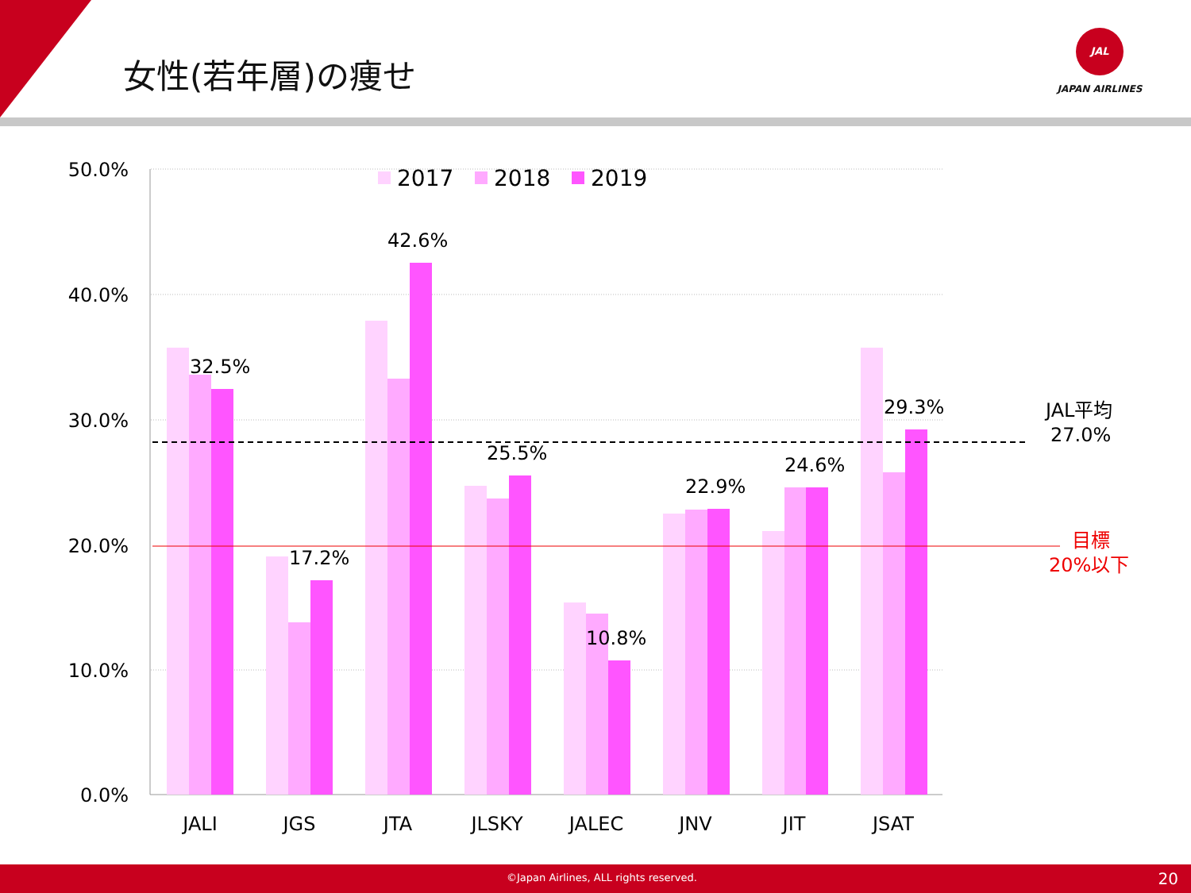女性(若年層)の痩せ
JAL
JAPAN AIRLINES
50.0%
40.0%
30.0%
20.0%
10.0%
0.0%
2017
2018
2019
32.5%
17.2%
42.6%
25.5%
10.8%
22.9%
24.6%
29.3%
JAL平均
27.0%
目標
20%以下
JALI
JGS
JTA
JLSKY
JALEC
JNV
JIT
JSAT
©Japan Airlines, ALL rights reserved. 20